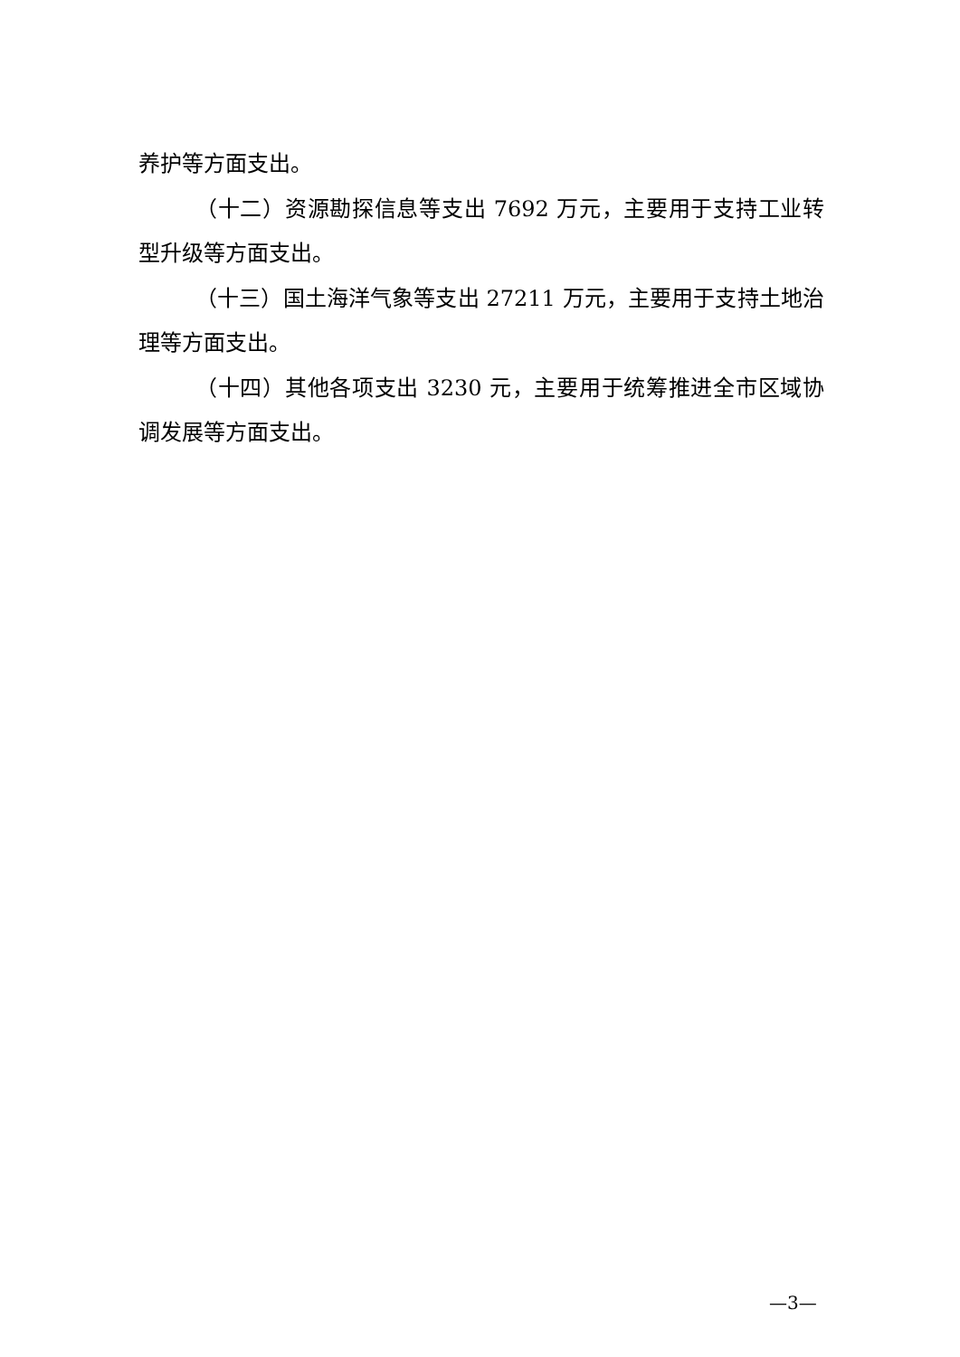养护等方面支出。
（十二）资源勘探信息等支出 7692 万元，主要用于支持工业转型升级等方面支出。
（十三）国土海洋气象等支出 27211 万元，主要用于支持土地治理等方面支出。
（十四）其他各项支出 3230 元，主要用于统筹推进全市区域协调发展等方面支出。
—3—